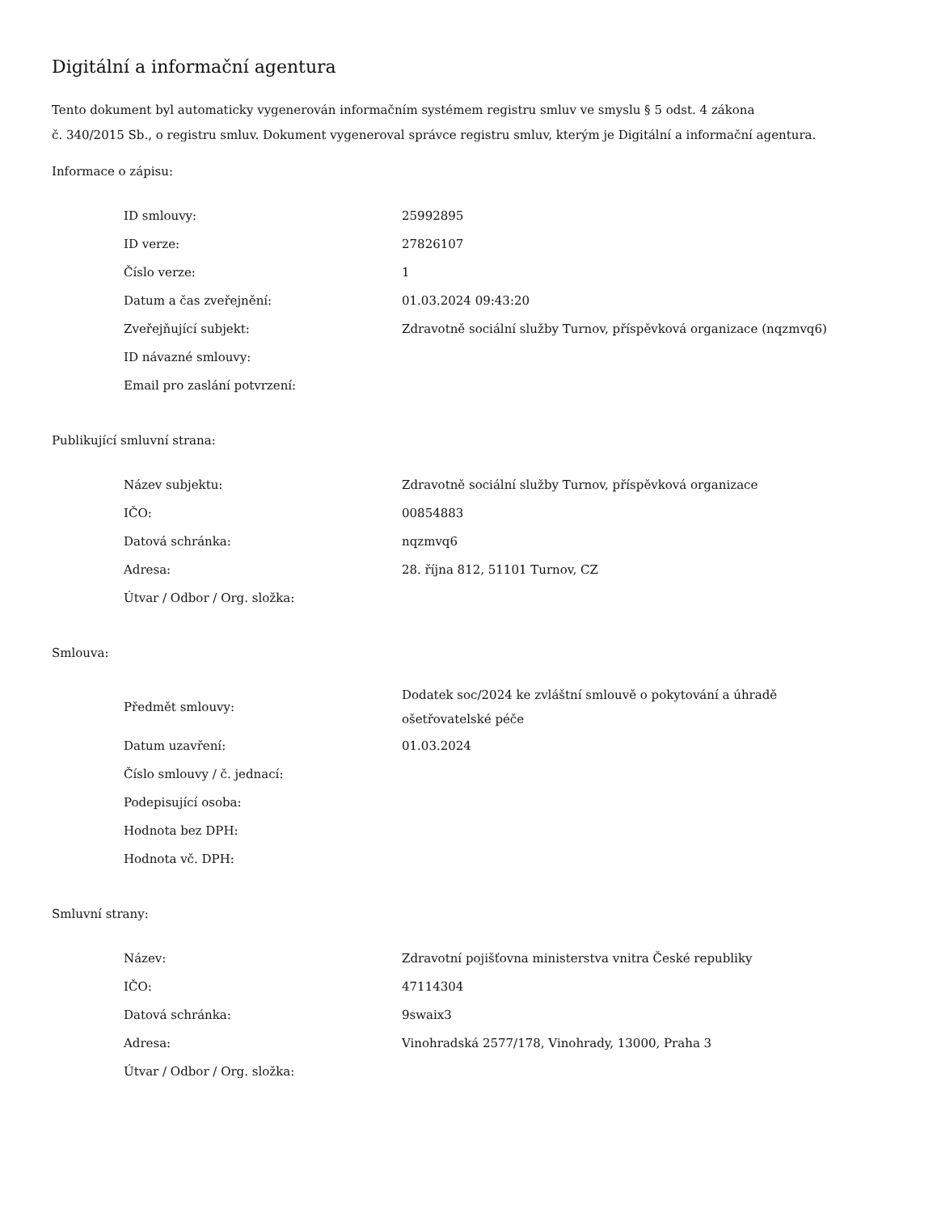Digitální a informační agentura
Tento dokument byl automaticky vygenerován informačním systémem registru smluv ve smyslu § 5 odst. 4 zákona
č. 340/2015 Sb., o registru smluv. Dokument vygeneroval správce registru smluv, kterým je Digitální a informační agentura.
Informace o zápisu:
| ID smlouvy: | 25992895 |
| ID verze: | 27826107 |
| Číslo verze: | 1 |
| Datum a čas zveřejnění: | 01.03.2024 09:43:20 |
| Zveřejňující subjekt: | Zdravotně sociální služby Turnov, příspěvková organizace (nqzmvq6) |
| ID návazné smlouvy: | |
| Email pro zaslání potvrzení: | |
Publikující smluvní strana:
| Název subjektu: | Zdravotně sociální služby Turnov, příspěvková organizace |
| IČO: | 00854883 |
| Datová schránka: | nqzmvq6 |
| Adresa: | 28. října 812, 51101 Turnov, CZ |
| Útvar / Odbor / Org. složka: | |
Smlouva:
| Předmět smlouvy: | Dodatek soc/2024 ke zvláštní smlouvě o pokytování a úhradě ošetřovatelské péče |
| Datum uzavření: | 01.03.2024 |
| Číslo smlouvy / č. jednací: | |
| Podepisující osoba: | |
| Hodnota bez DPH: | |
| Hodnota vč. DPH: | |
Smluvní strany:
| Název: | Zdravotní pojišťovna ministerstva vnitra České republiky |
| IČO: | 47114304 |
| Datová schránka: | 9swaix3 |
| Adresa: | Vinohradská 2577/178, Vinohrady, 13000, Praha 3 |
| Útvar / Odbor / Org. složka: | |